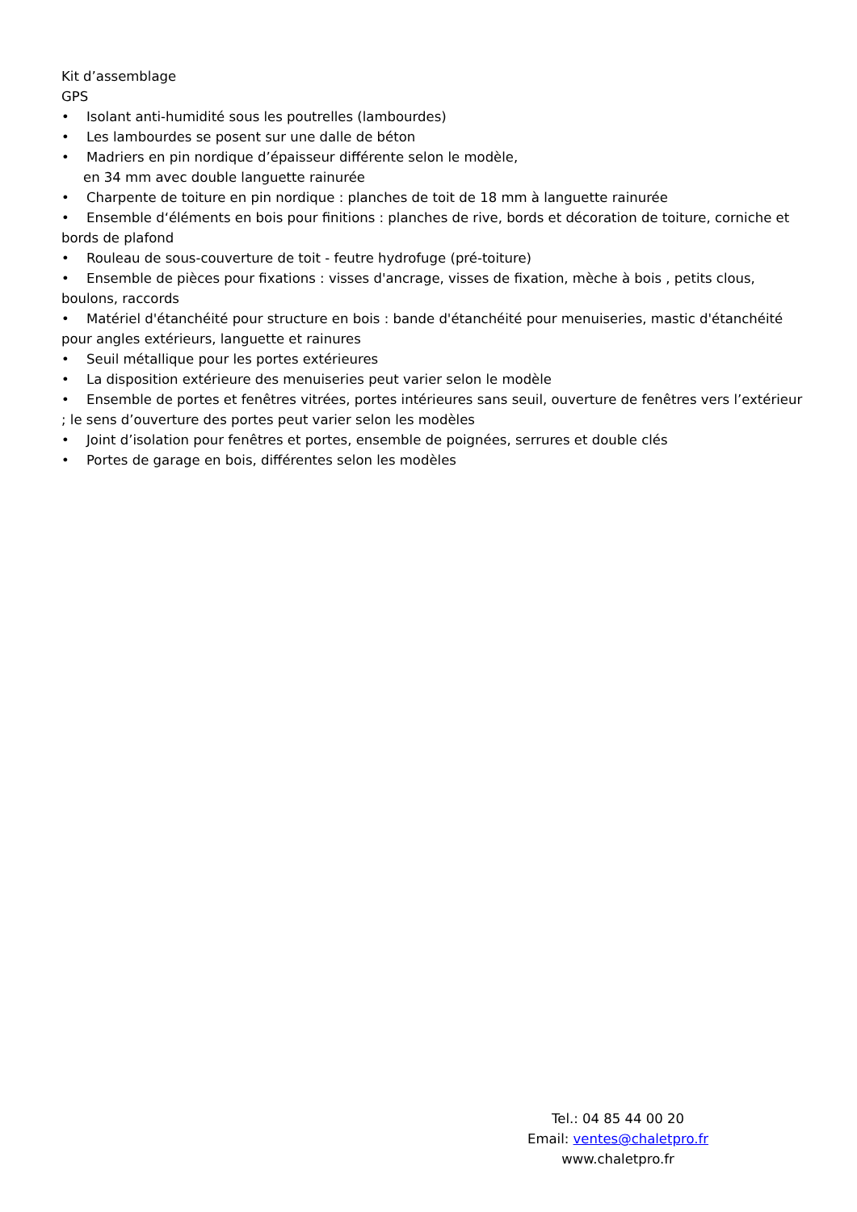Kit d’assemblage
GPS
• Isolant anti-humidité sous les poutrelles (lambourdes)
• Les lambourdes se posent sur une dalle de béton
• Madriers en pin nordique d’épaisseur différente selon le modèle,
en 34 mm avec double languette rainurée
• Charpente de toiture en pin nordique : planches de toit de 18 mm à languette rainurée
• Ensemble d‘éléments en bois pour finitions : planches de rive, bords et décoration de toiture, corniche et bords de plafond
• Rouleau de sous-couverture de toit - feutre hydrofuge (pré-toiture)
• Ensemble de pièces pour fixations : visses d'ancrage, visses de fixation, mèche à bois , petits clous, boulons, raccords
• Matériel d'étanchéité pour structure en bois : bande d'étanchéité pour menuiseries, mastic d'étanchéité pour angles extérieurs, languette et rainures
• Seuil métallique pour les portes extérieures
• La disposition extérieure des menuiseries peut varier selon le modèle
• Ensemble de portes et fenêtres vitrées, portes intérieures sans seuil, ouverture de fenêtres vers l’extérieur ; le sens d’ouverture des portes peut varier selon les modèles
• Joint d’isolation pour fenêtres et portes, ensemble de poignées, serrures et double clés
• Portes de garage en bois, différentes selon les modèles
Tel.: 04 85 44 00 20
Email: ventes@chaletpro.fr
www.chaletpro.fr